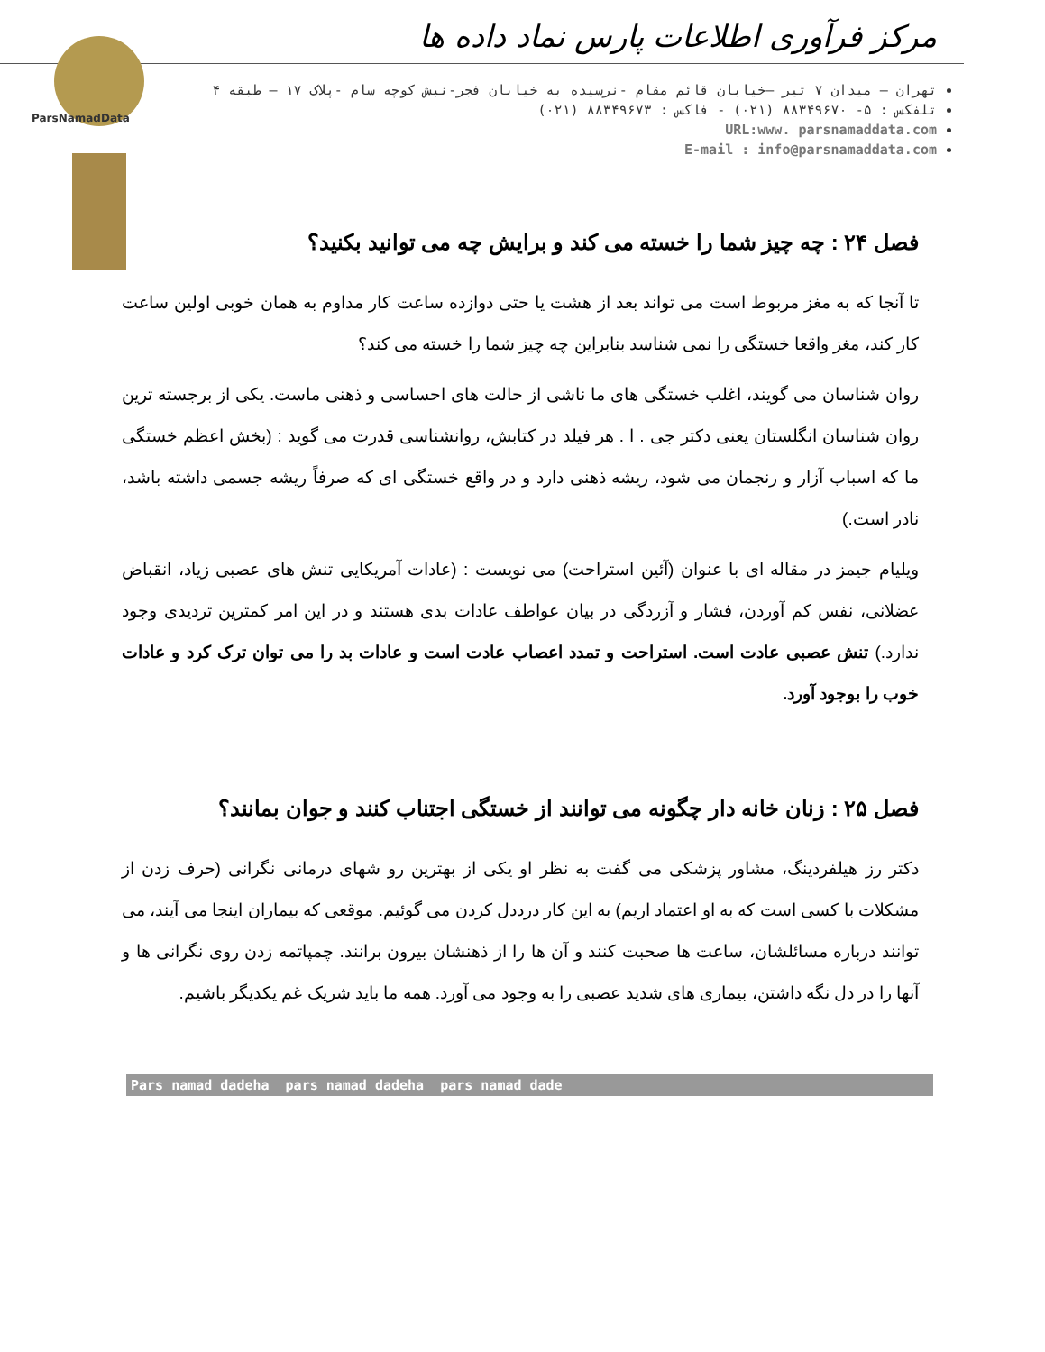ParsNamadData
مرکز فرآوری اطلاعات پارس نماد داده ها
تهران – میدان ۷ تیر –خیابان قائم مقام -نرسیده به خیابان فجر-نبش کوچه سام -پلاک ۱۷ – طبقه ۴
تلفکس : ۵- ۸۸۳۴۹۶۷۰ (۰۲۱) - فاکس : ۸۸۳۴۹۶۷۳ (۰۲۱)
URL:www. parsnamaddata.com
E-mail : info@parsnamaddata.com
فصل ۲۴ : چه چیز شما را خسته می کند و برایش چه می توانید بکنید؟
تا آنجا که به مغز مربوط است می تواند بعد از هشت یا حتی دوازده ساعت کار مداوم به همان خوبی اولین ساعت کار کند، مغز واقعا خستگی را نمی شناسد بنابراین چه چیز شما را خسته می کند؟
روان شناسان می گویند، اغلب خستگی های ما ناشی از حالت های احساسی و ذهنی ماست. یکی از برجسته ترین روان شناسان انگلستان یعنی دکتر جی . ا . هر فیلد در کتابش، روانشناسی قدرت می گوید : (بخش اعظم خستگی ما که اسباب آزار و رنجمان می شود، ریشه ذهنی دارد و در واقع خستگی ای که صرفاً ریشه جسمی داشته باشد، نادر است.)
ویلیام جیمز در مقاله ای با عنوان (آئین استراحت) می نویست : (عادات آمریکایی تنش های عصبی زیاد، انقباض عضلانی، نفس کم آوردن، فشار و آزردگی در بیان عواطف عادات بدی هستند و در این امر کمترین تردیدی وجود ندارد.) تنش عصبی عادت است. استراحت و تمدد اعصاب عادت است و عادات بد را می توان ترک کرد و عادات خوب را بوجود آورد.
فصل ۲۵ : زنان خانه دار چگونه می توانند از خستگی اجتناب کنند و جوان بمانند؟
دکتر رز هیلفردینگ، مشاور پزشکی می گفت به نظر او یکی از بهترین رو شهای درمانی نگرانی (حرف زدن از مشکلات با کسی است که به او اعتماد اریم) به این کار درددل کردن می گوئیم. موقعی که بیماران اینجا می آیند، می توانند درباره مسائلشان، ساعت ها صحبت کنند و آن ها را از ذهنشان بیرون برانند. چمپاتمه زدن روی نگرانی ها و آنها را در دل نگه داشتن، بیماری های شدید عصبی را به وجود می آورد. همه ما باید شریک غم یکدیگر باشیم.
Pars namad dadeha pars namad dadeha pars namad dade